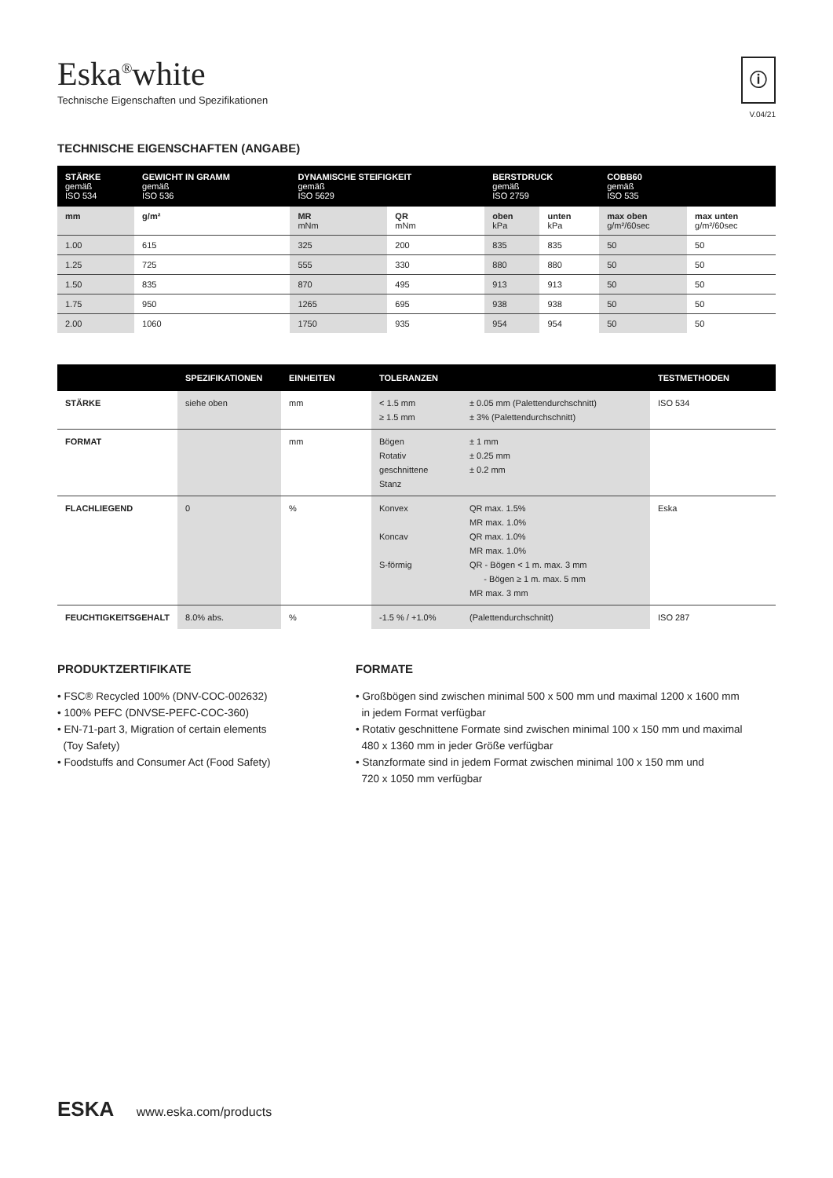ⓘ
V.04/21
Eska<sup>®</sup>white
Technische Eigenschaften und Spezifikationen
TECHNISCHE EIGENSCHAFTEN (ANGABE)
| STÄRKE gemäß ISO 534 | GEWICHT IN GRAMM gemäß ISO 536 | DYNAMISCHE STEIFIGKEIT gemäß ISO 5629 | | BERSTDRUCK gemäß ISO 2759 | | COBB60 gemäß ISO 535 | |
| --- | --- | --- | --- | --- | --- | --- | --- |
| mm | g/m² | MR mNm | QR mNm | oben kPa | unten kPa | max oben g/m²/60sec | max unten g/m²/60sec |
| 1.00 | 615 | 325 | 200 | 835 | 835 | 50 | 50 |
| 1.25 | 725 | 555 | 330 | 880 | 880 | 50 | 50 |
| 1.50 | 835 | 870 | 495 | 913 | 913 | 50 | 50 |
| 1.75 | 950 | 1265 | 695 | 938 | 938 | 50 | 50 |
| 2.00 | 1060 | 1750 | 935 | 954 | 954 | 50 | 50 |
| | SPEZIFIKATIONEN | EINHEITEN | TOLERANZEN | | TESTMETHODEN |
| --- | --- | --- | --- | --- | --- |
| STÄRKE | siehe oben | mm | < 1.5 mm ≥ 1.5 mm | ± 0.05 mm (Palettendurchschnitt) ± 3% (Palettendurchschnitt) | ISO 534 |
| FORMAT | | mm | Bögen Rotativ geschnittene Stanz | ± 1 mm ± 0.25 mm ± 0.2 mm | |
| FLACHLIEGEND | 0 | % | Konvex Koncav S-förmig | QR max. 1.5% MR max. 1.0% QR max. 1.0% MR max. 1.0% QR - Bögen < 1 m. max. 3 mm - Bögen ≥ 1 m. max. 5 mm MR max. 3 mm | Eska |
| FEUCHTIGKEITSGEHALT | 8.0% abs. | % | -1.5 % / +1.0% | (Palettendurchschnitt) | ISO 287 |
PRODUKTZERTIFIKATE
• FSC® Recycled 100% (DNV-COC-002632)
• 100% PEFC (DNVSE-PEFC-COC-360)
• EN-71-part 3, Migration of certain elements
(Toy Safety)
• Foodstuffs and Consumer Act (Food Safety)
FORMATE
• Großbögen sind zwischen minimal 500 x 500 mm und maximal 1200 x 1600 mm
in jedem Format verfügbar
• Rotativ geschnittene Formate sind zwischen minimal 100 x 150 mm und maximal
480 x 1360 mm in jeder Größe verfügbar
• Stanzformate sind in jedem Format zwischen minimal 100 x 150 mm und
720 x 1050 mm verfügbar
ESKA www.eska.com/products